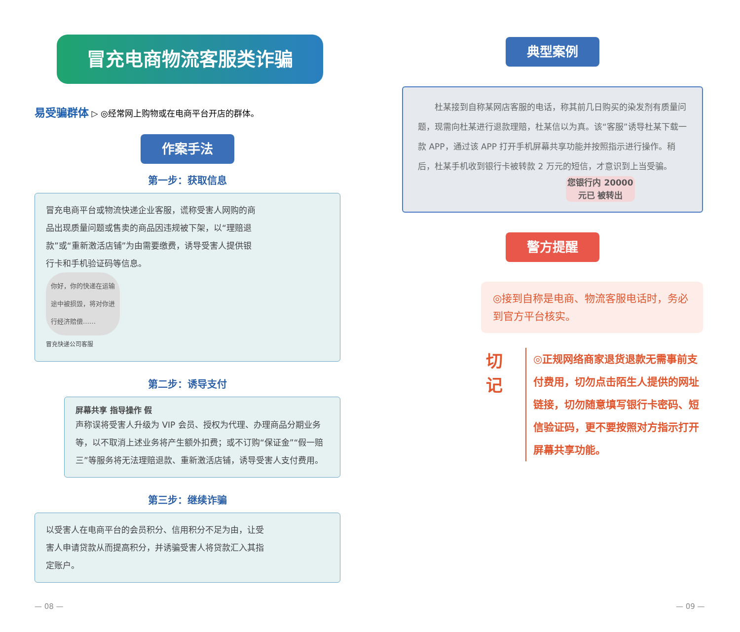冒充电商物流客服类诈骗
易受骗群体 ▷ ◎经常网上购物或在电商平台开店的群体。
作案手法
第一步：获取信息
冒充电商平台或物流快递企业客服，谎称受害人网购的商品出现质量问题或售卖的商品因违规被下架，以“理赔退款”或“重新激活店铺”为由需要缴费，诱导受害人提供银行卡和手机验证码等信息。
你好，你的快递在运输途中被损毁，将对你进行经济赔偿……
冒充快递公司客服
第二步：诱导支付
屏幕共享 指导操作 假
声称误将受害人升级为 VIP 会员、授权为代理、办理商品分期业务等，以不取消上述业务将产生额外扣费；或不订购“保证金”“假一赔三”等服务将无法理赔退款、重新激活店铺，诱导受害人支付费用。
第三步：继续诈骗
以受害人在电商平台的会员积分、信用积分不足为由，让受害人申请贷款从而提高积分，并诱骗受害人将贷款汇入其指定账户。
典型案例
　　杜某接到自称某网店客服的电话，称其前几日购买的染发剂有质量问题，现需向杜某进行退款理赔，杜某信以为真。该“客服”诱导杜某下载一款 APP，通过该 APP 打开手机屏幕共享功能并按照指示进行操作。稍后，杜某手机收到银行卡被转款 2 万元的短信，才意识到上当受骗。
您银行内 20000 元已 被转出
警方提醒
◎接到自称是电商、物流客服电话时，务必到官方平台核实。
切 记
◎正规网络商家退货退款无需事前支付费用，切勿点击陌生人提供的网址链接，切勿随意填写银行卡密码、短信验证码，更不要按照对方指示打开屏幕共享功能。
— 08 — — 09 —